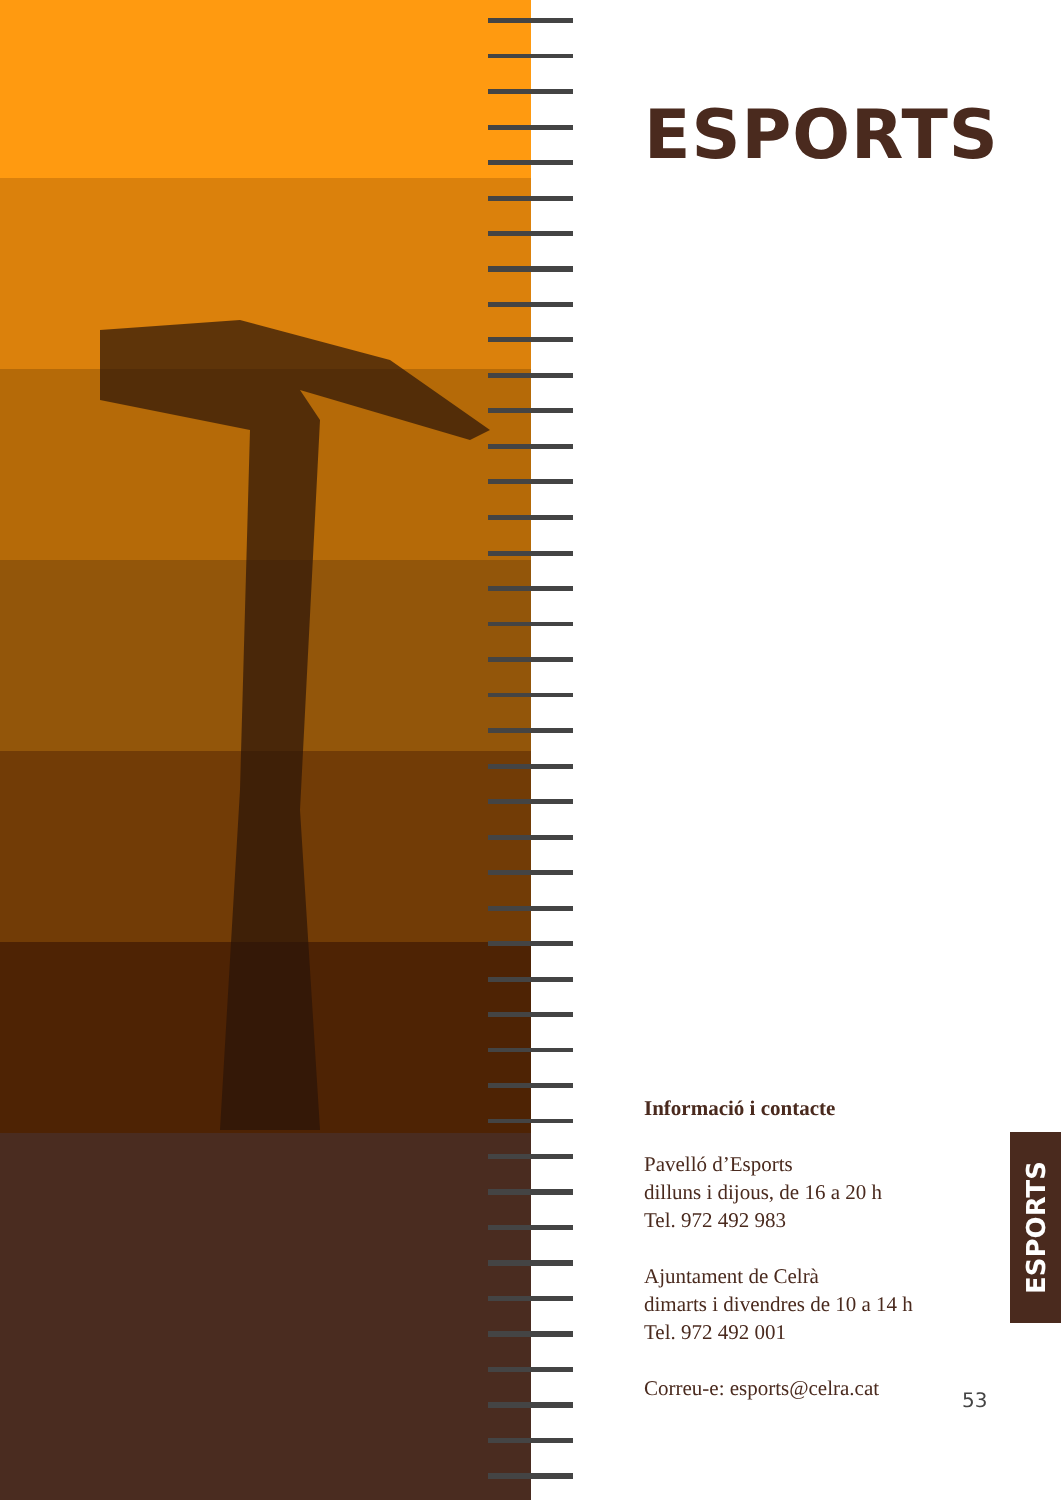ESPORTS
Informació i contacte
Pavelló d’Esports
dilluns i dijous, de 16 a 20 h
Tel. 972 492 983
Ajuntament de Celrà
dimarts i divendres de 10 a 14 h
Tel. 972 492 001
Correu-e: esports@celra.cat
ESPORTS
53